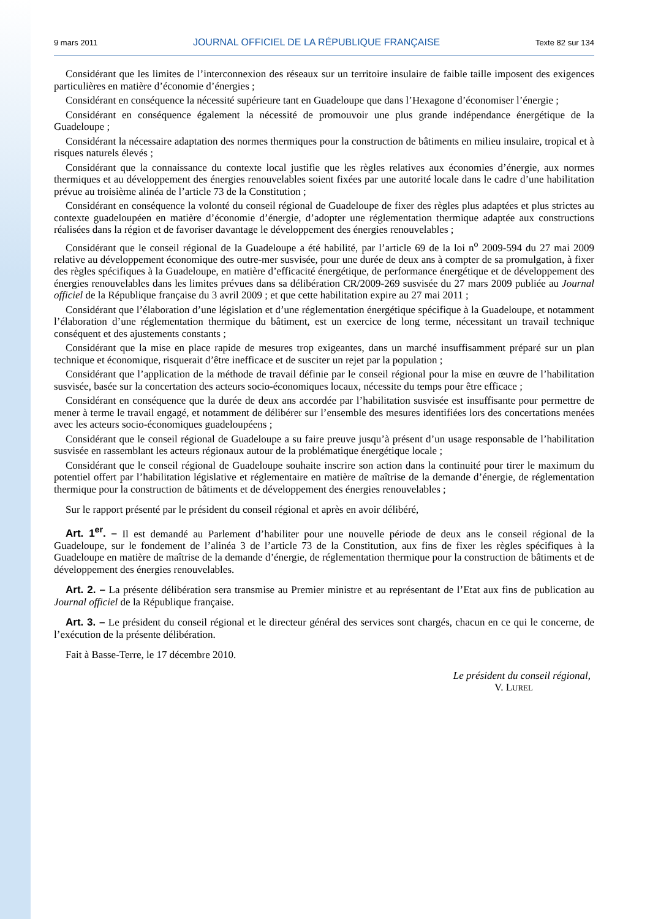9 mars 2011 JOURNAL OFFICIEL DE LA RÉPUBLIQUE FRANÇAISE Texte 82 sur 134
Considérant que les limites de l’interconnexion des réseaux sur un territoire insulaire de faible taille imposent des exigences particulières en matière d’économie d’énergies ;
Considérant en conséquence la nécessité supérieure tant en Guadeloupe que dans l’Hexagone d’économiser l’énergie ;
Considérant en conséquence également la nécessité de promouvoir une plus grande indépendance énergétique de la Guadeloupe ;
Considérant la nécessaire adaptation des normes thermiques pour la construction de bâtiments en milieu insulaire, tropical et à risques naturels élevés ;
Considérant que la connaissance du contexte local justifie que les règles relatives aux économies d’énergie, aux normes thermiques et au développement des énergies renouvelables soient fixées par une autorité locale dans le cadre d’une habilitation prévue au troisième alinéa de l’article 73 de la Constitution ;
Considérant en conséquence la volonté du conseil régional de Guadeloupe de fixer des règles plus adaptées et plus strictes au contexte guadeloupéen en matière d’économie d’énergie, d’adopter une réglementation thermique adaptée aux constructions réalisées dans la région et de favoriser davantage le développement des énergies renouvelables ;
Considérant que le conseil régional de la Guadeloupe a été habilité, par l’article 69 de la loi n<sup>o</sup> 2009-594 du 27 mai 2009 relative au développement économique des outre-mer susvisée, pour une durée de deux ans à compter de sa promulgation, à fixer des règles spécifiques à la Guadeloupe, en matière d’efficacité énergétique, de performance énergétique et de développement des énergies renouvelables dans les limites prévues dans sa délibération CR/2009-269 susvisée du 27 mars 2009 publiée au Journal officiel de la République française du 3 avril 2009 ; et que cette habilitation expire au 27 mai 2011 ;
Considérant que l’élaboration d’une législation et d’une réglementation énergétique spécifique à la Guadeloupe, et notamment l’élaboration d’une réglementation thermique du bâtiment, est un exercice de long terme, nécessitant un travail technique conséquent et des ajustements constants ;
Considérant que la mise en place rapide de mesures trop exigeantes, dans un marché insuffisamment préparé sur un plan technique et économique, risquerait d’être inefficace et de susciter un rejet par la population ;
Considérant que l’application de la méthode de travail définie par le conseil régional pour la mise en œuvre de l’habilitation susvisée, basée sur la concertation des acteurs socio-économiques locaux, nécessite du temps pour être efficace ;
Considérant en conséquence que la durée de deux ans accordée par l’habilitation susvisée est insuffisante pour permettre de mener à terme le travail engagé, et notamment de délibérer sur l’ensemble des mesures identifiées lors des concertations menées avec les acteurs socio-économiques guadeloupéens ;
Considérant que le conseil régional de Guadeloupe a su faire preuve jusqu’à présent d’un usage responsable de l’habilitation susvisée en rassemblant les acteurs régionaux autour de la problématique énergétique locale ;
Considérant que le conseil régional de Guadeloupe souhaite inscrire son action dans la continuité pour tirer le maximum du potentiel offert par l’habilitation législative et réglementaire en matière de maîtrise de la demande d’énergie, de réglementation thermique pour la construction de bâtiments et de développement des énergies renouvelables ;
Sur le rapport présenté par le président du conseil régional et après en avoir délibéré,
Art. 1<sup>er</sup>. – Il est demandé au Parlement d’habiliter pour une nouvelle période de deux ans le conseil régional de la Guadeloupe, sur le fondement de l’alinéa 3 de l’article 73 de la Constitution, aux fins de fixer les règles spécifiques à la Guadeloupe en matière de maîtrise de la demande d’énergie, de réglementation thermique pour la construction de bâtiments et de développement des énergies renouvelables.
Art. 2. – La présente délibération sera transmise au Premier ministre et au représentant de l’Etat aux fins de publication au Journal officiel de la République française.
Art. 3. – Le président du conseil régional et le directeur général des services sont chargés, chacun en ce qui le concerne, de l’exécution de la présente délibération.
Fait à Basse-Terre, le 17 décembre 2010.
Le président du conseil régional,
V. LUREL